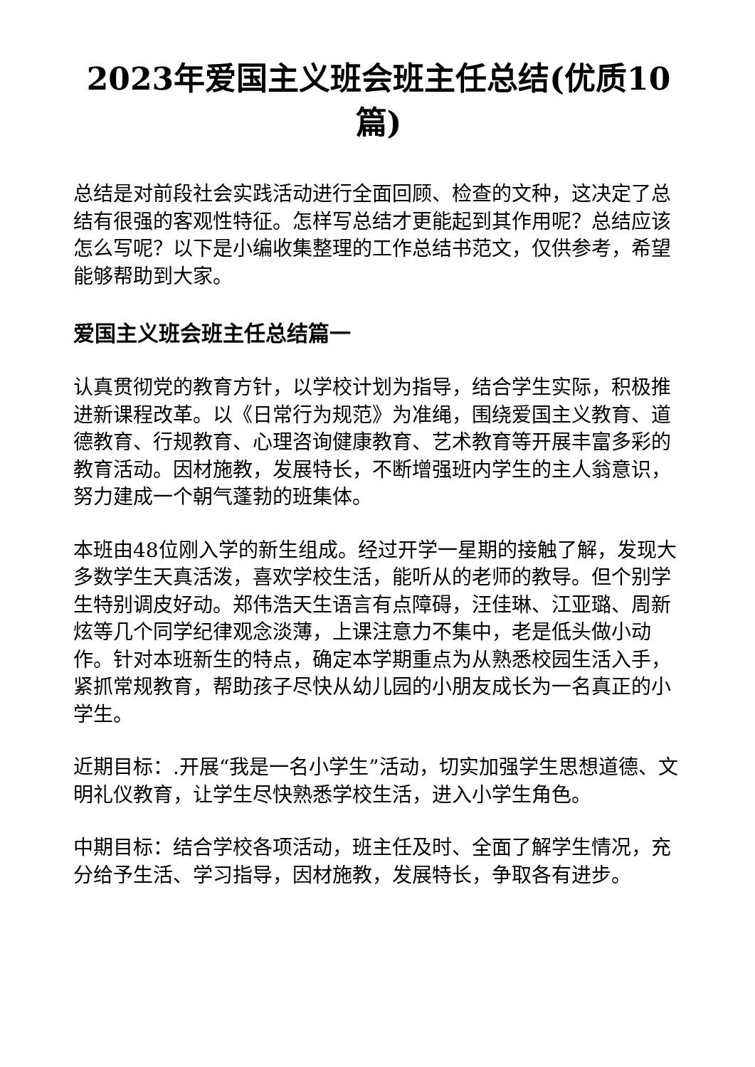2023年爱国主义班会班主任总结(优质10篇)
总结是对前段社会实践活动进行全面回顾、检查的文种，这决定了总结有很强的客观性特征。怎样写总结才更能起到其作用呢？总结应该怎么写呢？以下是小编收集整理的工作总结书范文，仅供参考，希望能够帮助到大家。
爱国主义班会班主任总结篇一
认真贯彻党的教育方针，以学校计划为指导，结合学生实际，积极推进新课程改革。以《日常行为规范》为准绳，围绕爱国主义教育、道德教育、行规教育、心理咨询健康教育、艺术教育等开展丰富多彩的教育活动。因材施教，发展特长，不断增强班内学生的主人翁意识，努力建成一个朝气蓬勃的班集体。
本班由48位刚入学的新生组成。经过开学一星期的接触了解，发现大多数学生天真活泼，喜欢学校生活，能听从的老师的教导。但个别学生特别调皮好动。郑伟浩天生语言有点障碍，汪佳琳、江亚璐、周新炫等几个同学纪律观念淡薄，上课注意力不集中，老是低头做小动作。针对本班新生的特点，确定本学期重点为从熟悉校园生活入手，紧抓常规教育，帮助孩子尽快从幼儿园的小朋友成长为一名真正的小学生。
近期目标：.开展“我是一名小学生”活动，切实加强学生思想道德、文明礼仪教育，让学生尽快熟悉学校生活，进入小学生角色。
中期目标：结合学校各项活动，班主任及时、全面了解学生情况，充分给予生活、学习指导，因材施教，发展特长，争取各有进步。